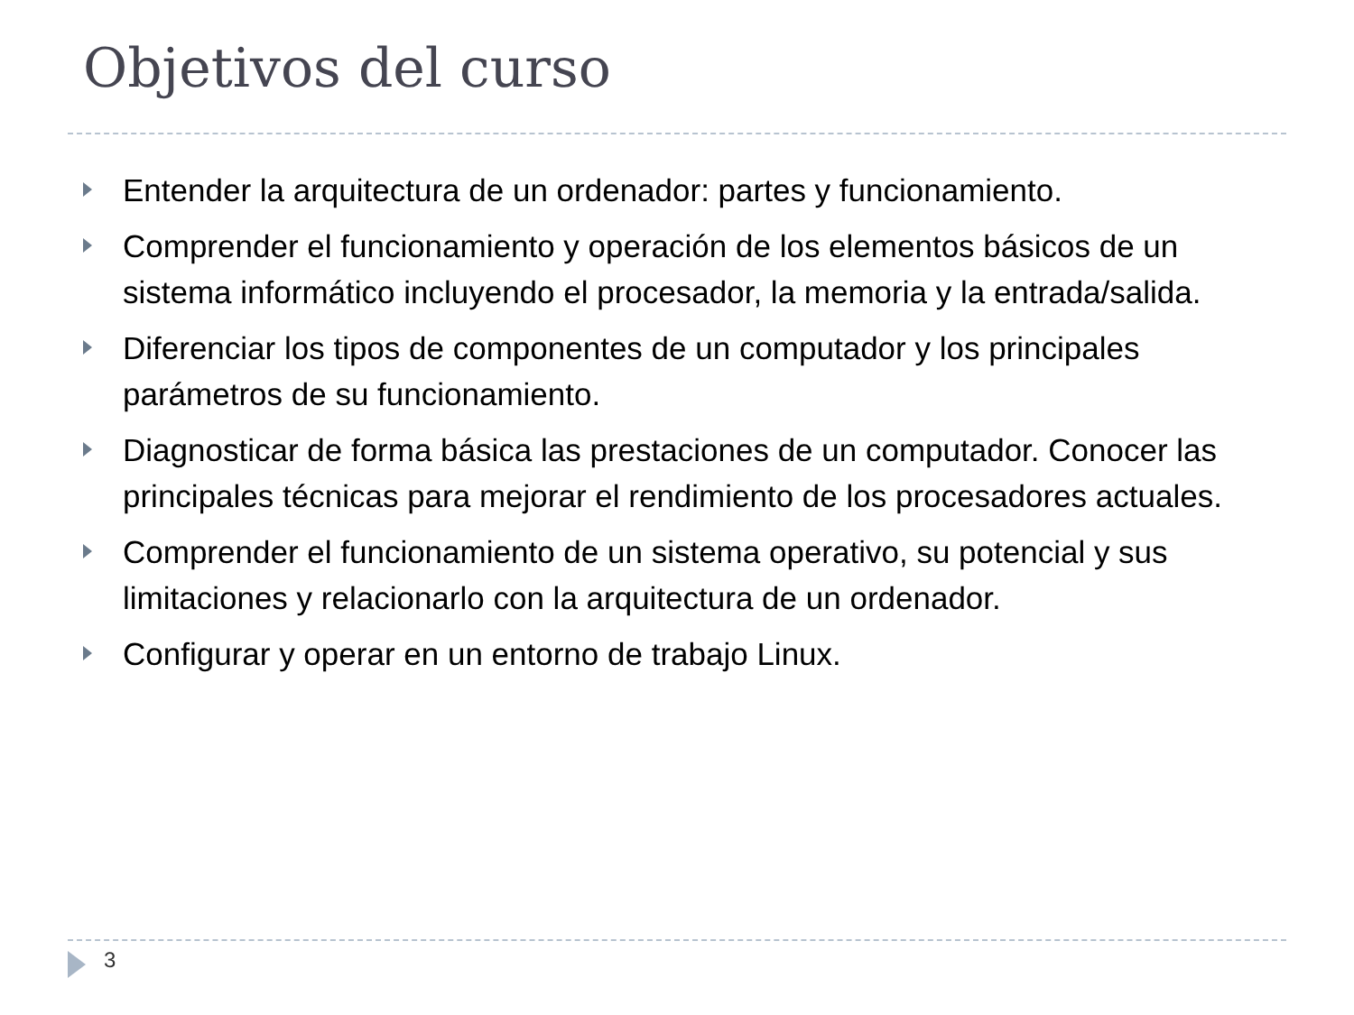Objetivos del curso
Entender la arquitectura de un ordenador: partes y funcionamiento.
Comprender el funcionamiento y operación de los elementos básicos de un sistema informático incluyendo el procesador, la memoria y la entrada/salida.
Diferenciar los tipos de componentes de un computador y los principales parámetros de su funcionamiento.
Diagnosticar de forma básica las prestaciones de un computador. Conocer las principales técnicas para mejorar el rendimiento de los procesadores actuales.
Comprender el funcionamiento de un sistema operativo, su potencial y sus limitaciones y relacionarlo con la arquitectura de un ordenador.
Configurar y operar en un entorno de trabajo Linux.
3